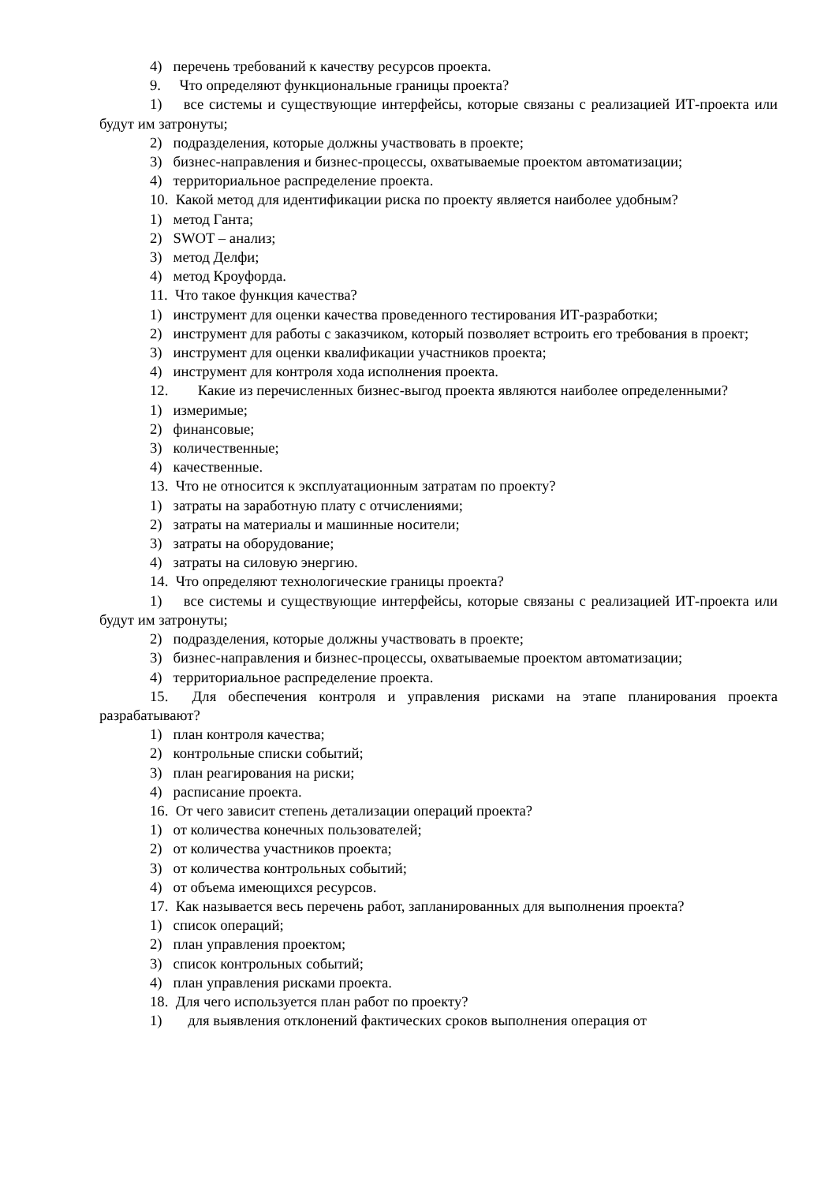4) перечень требований к качеству ресурсов проекта.
9. Что определяют функциональные границы проекта?
1) все системы и существующие интерфейсы, которые связаны с реализацией ИТ-проекта или будут им затронуты;
2) подразделения, которые должны участвовать в проекте;
3) бизнес-направления и бизнес-процессы, охватываемые проектом автоматизации;
4) территориальное распределение проекта.
10. Какой метод для идентификации риска по проекту является наиболее удобным?
1) метод Ганта;
2) SWOT – анализ;
3) метод Делфи;
4) метод Кроуфорда.
11. Что такое функция качества?
1) инструмент для оценки качества проведенного тестирования ИТ-разработки;
2) инструмент для работы с заказчиком, который позволяет встроить его требования в проект;
3) инструмент для оценки квалификации участников проекта;
4) инструмент для контроля хода исполнения проекта.
12. Какие из перечисленных бизнес-выгод проекта являются наиболее определенными?
1) измеримые;
2) финансовые;
3) количественные;
4) качественные.
13. Что не относится к эксплуатационным затратам по проекту?
1) затраты на заработную плату с отчислениями;
2) затраты на материалы и машинные носители;
3) затраты на оборудование;
4) затраты на силовую энергию.
14. Что определяют технологические границы проекта?
1) все системы и существующие интерфейсы, которые связаны с реализацией ИТ-проекта или будут им затронуты;
2) подразделения, которые должны участвовать в проекте;
3) бизнес-направления и бизнес-процессы, охватываемые проектом автоматизации;
4) территориальное распределение проекта.
15. Для обеспечения контроля и управления рисками на этапе планирования проекта разрабатывают?
1) план контроля качества;
2) контрольные списки событий;
3) план реагирования на риски;
4) расписание проекта.
16. От чего зависит степень детализации операций проекта?
1) от количества конечных пользователей;
2) от количества участников проекта;
3) от количества контрольных событий;
4) от объема имеющихся ресурсов.
17. Как называется весь перечень работ, запланированных для выполнения проекта?
1) список операций;
2) план управления проектом;
3) список контрольных событий;
4) план управления рисками проекта.
18. Для чего используется план работ по проекту?
1) для выявления отклонений фактических сроков выполнения операция от